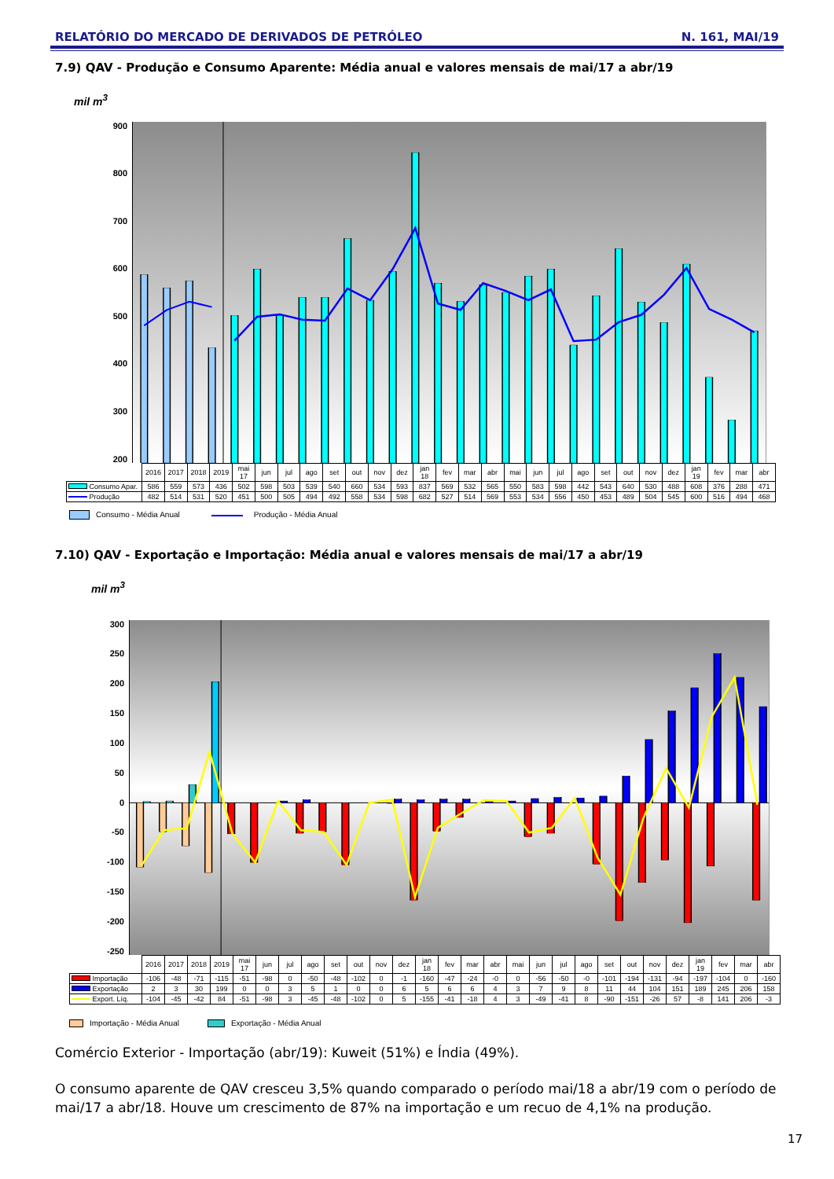RELATÓRIO DO MERCADO DE DERIVADOS DE PETRÓLEO N. 161, MAI/19
7.9) QAV - Produção e Consumo Aparente: Média anual e valores mensais de mai/17 a abr/19
mil m<sup>3</sup>
900
800
700
600
500
400
300
200
| | 2016 | 2017 | 2018 | 2019 | mai 17 | jun | jul | ago | set | out | nov | dez | jan 18 | fev | mar | abr | mai | jun | jul | ago | set | out | nov | dez | jan 19 | fev | mar | abr |
| --- | --- | --- | --- | --- | --- | --- | --- | --- | --- | --- | --- | --- | --- | --- | --- | --- | --- | --- | --- | --- | --- | --- | --- | --- | --- | --- | --- | --- |
| Consumo Apar. | 586 | 559 | 573 | 436 | 502 | 598 | 503 | 539 | 540 | 660 | 534 | 593 | 837 | 569 | 532 | 565 | 550 | 583 | 598 | 442 | 543 | 640 | 530 | 488 | 608 | 376 | 288 | 471 |
| Produção | 482 | 514 | 531 | 520 | 451 | 500 | 505 | 494 | 492 | 558 | 534 | 598 | 682 | 527 | 514 | 569 | 553 | 534 | 556 | 450 | 453 | 489 | 504 | 545 | 600 | 516 | 494 | 468 |
Consumo - Média Anual Produção - Média Anual
7.10) QAV - Exportação e Importação: Média anual e valores mensais de mai/17 a abr/19
mil m<sup>3</sup>
300
250
200
150
100
50
0
-50
-100
-150
-200
-250
| | 2016 | 2017 | 2018 | 2019 | mai 17 | jun | jul | ago | set | out | nov | dez | jan 18 | fev | mar | abr | mai | jun | jul | ago | set | out | nov | dez | jan 19 | fev | mar | abr |
| --- | --- | --- | --- | --- | --- | --- | --- | --- | --- | --- | --- | --- | --- | --- | --- | --- | --- | --- | --- | --- | --- | --- | --- | --- | --- | --- | --- | --- |
| Importação | -106 | -48 | -71 | -115 | -51 | -98 | 0 | -50 | -48 | -102 | 0 | -1 | -160 | -47 | -24 | -0 | 0 | -56 | -50 | -0 | -101 | -194 | -131 | -94 | -197 | -104 | 0 | -160 |
| Exportação | 2 | 3 | 30 | 199 | 0 | 0 | 3 | 5 | 1 | 0 | 0 | 6 | 5 | 6 | 6 | 4 | 3 | 7 | 9 | 8 | 11 | 44 | 104 | 151 | 189 | 245 | 206 | 158 |
| Export. Líq. | -104 | -45 | -42 | 84 | -51 | -98 | 3 | -45 | -48 | -102 | 0 | 5 | -155 | -41 | -18 | 4 | 3 | -49 | -41 | 8 | -90 | -151 | -26 | 57 | -8 | 141 | 206 | -3 |
Importação - Média Anual Exportação - Média Anual
Comércio Exterior - Importação (abr/19): Kuweit (51%) e Índia (49%).
O consumo aparente de QAV cresceu 3,5% quando comparado o período mai/18 a abr/19 com o período de mai/17 a abr/18. Houve um crescimento de 87% na importação e um recuo de 4,1% na produção.
17